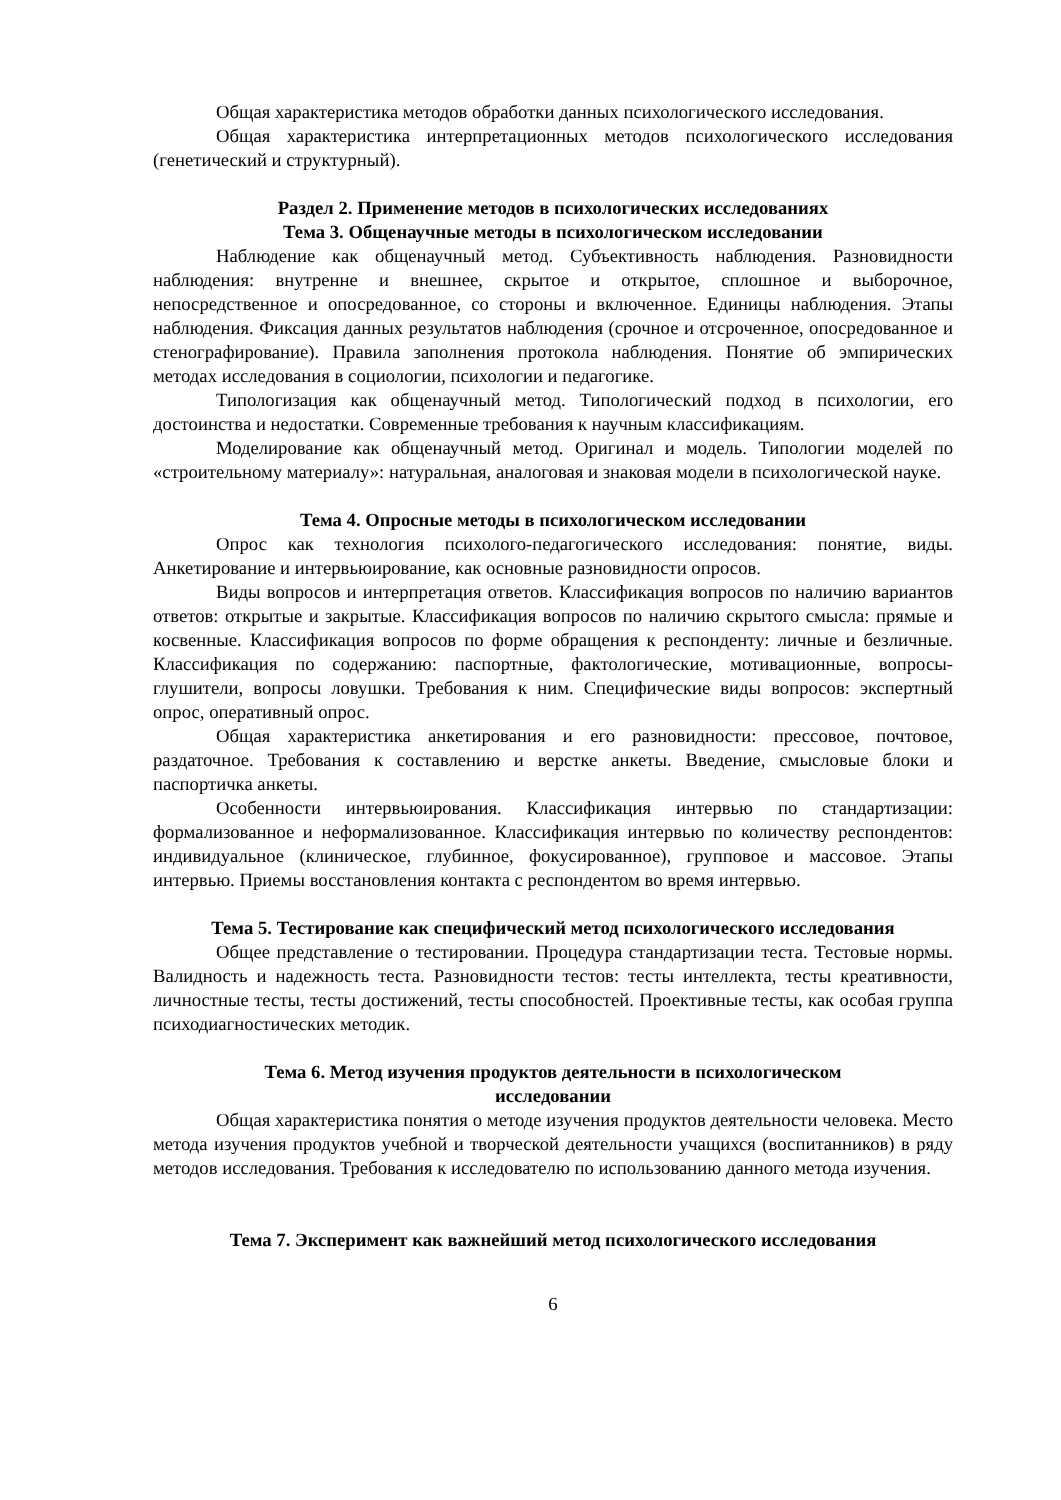Общая характеристика методов обработки данных психологического исследования.
Общая характеристика интерпретационных методов психологического исследования (генетический и структурный).
Раздел 2. Применение методов в психологических исследованиях
Тема 3. Общенаучные методы в психологическом исследовании
Наблюдение как общенаучный метод. Субъективность наблюдения. Разновидности наблюдения: внутренне и внешнее, скрытое и открытое, сплошное и выборочное, непосредственное и опосредованное, со стороны и включенное. Единицы наблюдения. Этапы наблюдения. Фиксация данных результатов наблюдения (срочное и отсроченное, опосредованное и стенографирование). Правила заполнения протокола наблюдения. Понятие об эмпирических методах исследования в социологии, психологии и педагогике.
Типологизация как общенаучный метод. Типологический подход в психологии, его достоинства и недостатки. Современные требования к научным классификациям.
Моделирование как общенаучный метод. Оригинал и модель. Типологии моделей по «строительному материалу»: натуральная, аналоговая и знаковая модели в психологической науке.
Тема 4. Опросные методы в психологическом исследовании
Опрос как технология психолого-педагогического исследования: понятие, виды. Анкетирование и интервьюирование, как основные разновидности опросов.
Виды вопросов и интерпретация ответов. Классификация вопросов по наличию вариантов ответов: открытые и закрытые. Классификация вопросов по наличию скрытого смысла: прямые и косвенные. Классификация вопросов по форме обращения к респонденту: личные и безличные. Классификация по содержанию: паспортные, фактологические, мотивационные, вопросы-глушители, вопросы ловушки. Требования к ним. Специфические виды вопросов: экспертный опрос, оперативный опрос.
Общая характеристика анкетирования и его разновидности: прессовое, почтовое, раздаточное. Требования к составлению и верстке анкеты. Введение, смысловые блоки и паспортичка анкеты.
Особенности интервьюирования. Классификация интервью по стандартизации: формализованное и неформализованное. Классификация интервью по количеству респондентов: индивидуальное (клиническое, глубинное, фокусированное), групповое и массовое. Этапы интервью. Приемы восстановления контакта с респондентом во время интервью.
Тема 5. Тестирование как специфический метод психологического исследования
Общее представление о тестировании. Процедура стандартизации теста. Тестовые нормы. Валидность и надежность теста. Разновидности тестов: тесты интеллекта, тесты креативности, личностные тесты, тесты достижений, тесты способностей. Проективные тесты, как особая группа психодиагностических методик.
Тема 6. Метод изучения продуктов деятельности в психологическом
исследовании
Общая характеристика понятия о методе изучения продуктов деятельности человека. Место метода изучения продуктов учебной и творческой деятельности учащихся (воспитанников) в ряду методов исследования. Требования к исследователю по использованию данного метода изучения.
Тема 7. Эксперимент как важнейший метод психологического исследования
6